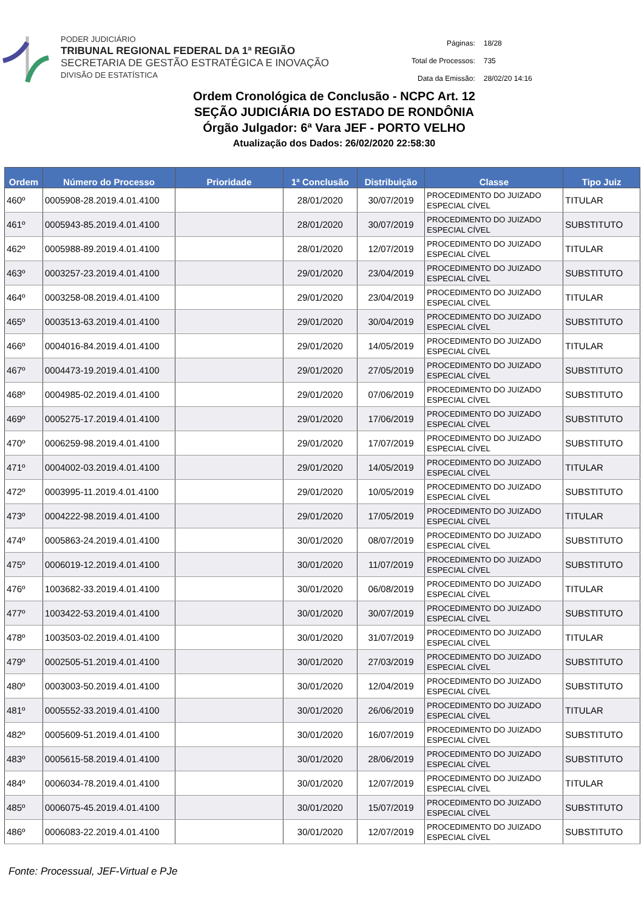PODER JUDICIÁRIO
TRIBUNAL REGIONAL FEDERAL DA 1ª REGIÃO
SECRETARIA DE GESTÃO ESTRATÉGICA E INOVAÇÃO
DIVISÃO DE ESTATÍSTICA
| Páginas: | 18/28 |
| Total de Processos: | 735 |
| Data da Emissão: | 28/02/20 14:16 |
Ordem Cronológica de Conclusão - NCPC Art. 12
SEÇÃO JUDICIÁRIA DO ESTADO DE RONDÔNIA
Órgão Julgador: 6ª Vara JEF - PORTO VELHO
Atualização dos Dados: 26/02/2020 22:58:30
| Ordem | Número do Processo | Prioridade | 1ª Conclusão | Distribuição | Classe | Tipo Juiz |
| --- | --- | --- | --- | --- | --- | --- |
| 460º | 0005908-28.2019.4.01.4100 | | 28/01/2020 | 30/07/2019 | PROCEDIMENTO DO JUIZADO ESPECIAL CÍVEL | TITULAR |
| 461º | 0005943-85.2019.4.01.4100 | | 28/01/2020 | 30/07/2019 | PROCEDIMENTO DO JUIZADO ESPECIAL CÍVEL | SUBSTITUTO |
| 462º | 0005988-89.2019.4.01.4100 | | 28/01/2020 | 12/07/2019 | PROCEDIMENTO DO JUIZADO ESPECIAL CÍVEL | TITULAR |
| 463º | 0003257-23.2019.4.01.4100 | | 29/01/2020 | 23/04/2019 | PROCEDIMENTO DO JUIZADO ESPECIAL CÍVEL | SUBSTITUTO |
| 464º | 0003258-08.2019.4.01.4100 | | 29/01/2020 | 23/04/2019 | PROCEDIMENTO DO JUIZADO ESPECIAL CÍVEL | TITULAR |
| 465º | 0003513-63.2019.4.01.4100 | | 29/01/2020 | 30/04/2019 | PROCEDIMENTO DO JUIZADO ESPECIAL CÍVEL | SUBSTITUTO |
| 466º | 0004016-84.2019.4.01.4100 | | 29/01/2020 | 14/05/2019 | PROCEDIMENTO DO JUIZADO ESPECIAL CÍVEL | TITULAR |
| 467º | 0004473-19.2019.4.01.4100 | | 29/01/2020 | 27/05/2019 | PROCEDIMENTO DO JUIZADO ESPECIAL CÍVEL | SUBSTITUTO |
| 468º | 0004985-02.2019.4.01.4100 | | 29/01/2020 | 07/06/2019 | PROCEDIMENTO DO JUIZADO ESPECIAL CÍVEL | SUBSTITUTO |
| 469º | 0005275-17.2019.4.01.4100 | | 29/01/2020 | 17/06/2019 | PROCEDIMENTO DO JUIZADO ESPECIAL CÍVEL | SUBSTITUTO |
| 470º | 0006259-98.2019.4.01.4100 | | 29/01/2020 | 17/07/2019 | PROCEDIMENTO DO JUIZADO ESPECIAL CÍVEL | SUBSTITUTO |
| 471º | 0004002-03.2019.4.01.4100 | | 29/01/2020 | 14/05/2019 | PROCEDIMENTO DO JUIZADO ESPECIAL CÍVEL | TITULAR |
| 472º | 0003995-11.2019.4.01.4100 | | 29/01/2020 | 10/05/2019 | PROCEDIMENTO DO JUIZADO ESPECIAL CÍVEL | SUBSTITUTO |
| 473º | 0004222-98.2019.4.01.4100 | | 29/01/2020 | 17/05/2019 | PROCEDIMENTO DO JUIZADO ESPECIAL CÍVEL | TITULAR |
| 474º | 0005863-24.2019.4.01.4100 | | 30/01/2020 | 08/07/2019 | PROCEDIMENTO DO JUIZADO ESPECIAL CÍVEL | SUBSTITUTO |
| 475º | 0006019-12.2019.4.01.4100 | | 30/01/2020 | 11/07/2019 | PROCEDIMENTO DO JUIZADO ESPECIAL CÍVEL | SUBSTITUTO |
| 476º | 1003682-33.2019.4.01.4100 | | 30/01/2020 | 06/08/2019 | PROCEDIMENTO DO JUIZADO ESPECIAL CÍVEL | TITULAR |
| 477º | 1003422-53.2019.4.01.4100 | | 30/01/2020 | 30/07/2019 | PROCEDIMENTO DO JUIZADO ESPECIAL CÍVEL | SUBSTITUTO |
| 478º | 1003503-02.2019.4.01.4100 | | 30/01/2020 | 31/07/2019 | PROCEDIMENTO DO JUIZADO ESPECIAL CÍVEL | TITULAR |
| 479º | 0002505-51.2019.4.01.4100 | | 30/01/2020 | 27/03/2019 | PROCEDIMENTO DO JUIZADO ESPECIAL CÍVEL | SUBSTITUTO |
| 480º | 0003003-50.2019.4.01.4100 | | 30/01/2020 | 12/04/2019 | PROCEDIMENTO DO JUIZADO ESPECIAL CÍVEL | SUBSTITUTO |
| 481º | 0005552-33.2019.4.01.4100 | | 30/01/2020 | 26/06/2019 | PROCEDIMENTO DO JUIZADO ESPECIAL CÍVEL | TITULAR |
| 482º | 0005609-51.2019.4.01.4100 | | 30/01/2020 | 16/07/2019 | PROCEDIMENTO DO JUIZADO ESPECIAL CÍVEL | SUBSTITUTO |
| 483º | 0005615-58.2019.4.01.4100 | | 30/01/2020 | 28/06/2019 | PROCEDIMENTO DO JUIZADO ESPECIAL CÍVEL | SUBSTITUTO |
| 484º | 0006034-78.2019.4.01.4100 | | 30/01/2020 | 12/07/2019 | PROCEDIMENTO DO JUIZADO ESPECIAL CÍVEL | TITULAR |
| 485º | 0006075-45.2019.4.01.4100 | | 30/01/2020 | 15/07/2019 | PROCEDIMENTO DO JUIZADO ESPECIAL CÍVEL | SUBSTITUTO |
| 486º | 0006083-22.2019.4.01.4100 | | 30/01/2020 | 12/07/2019 | PROCEDIMENTO DO JUIZADO ESPECIAL CÍVEL | SUBSTITUTO |
Fonte: Processual, JEF-Virtual e PJe